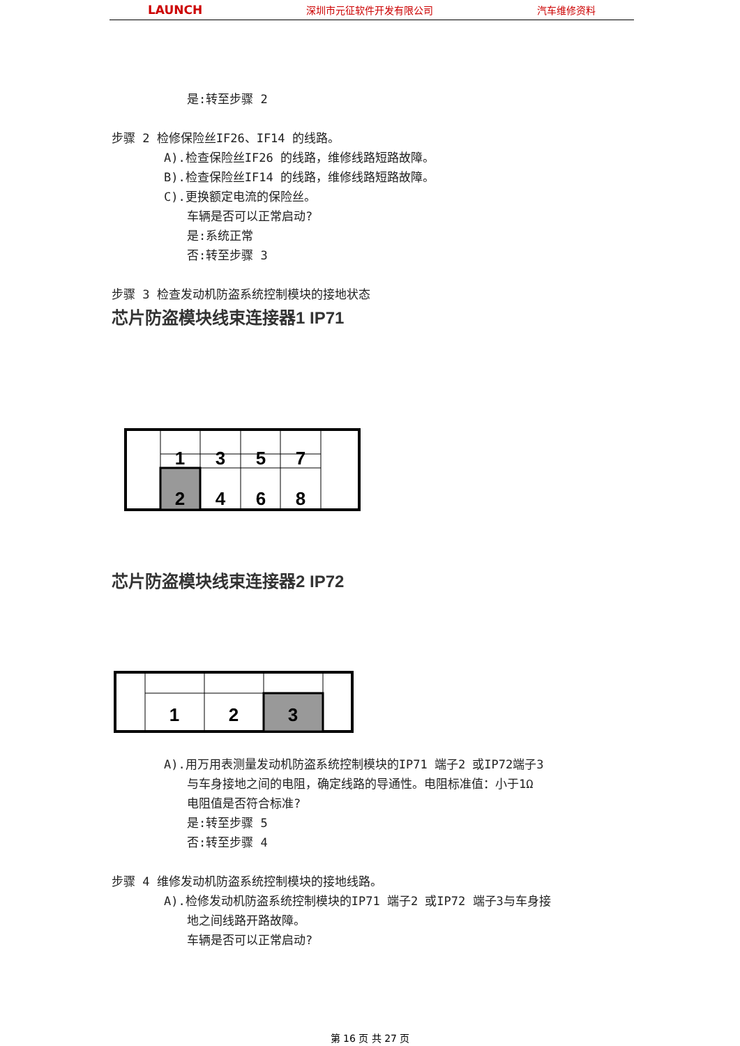LAUNCH 深圳市元征软件开发有限公司 汽车维修资料
是:转至步骤 2
步骤 2 检修保险丝IF26、IF14 的线路。
A).检查保险丝IF26 的线路，维修线路短路故障。
B).检查保险丝IF14 的线路，维修线路短路故障。
C).更换额定电流的保险丝。
车辆是否可以正常启动?
是:系统正常
否:转至步骤 3
步骤 3 检查发动机防盗系统控制模块的接地状态
芯片防盗模块线束连接器1 IP71
1
3
5
7
2
4
6
8
芯片防盗模块线束连接器2 IP72
1
2
3
A).用万用表测量发动机防盗系统控制模块的IP71 端子2 或IP72端子3
与车身接地之间的电阻，确定线路的导通性。电阻标准值：小于1Ω
电阻值是否符合标准?
是:转至步骤 5
否:转至步骤 4
步骤 4 维修发动机防盗系统控制模块的接地线路。
A).检修发动机防盗系统控制模块的IP71 端子2 或IP72 端子3与车身接
地之间线路开路故障。
车辆是否可以正常启动?
第 16 页 共 27 页